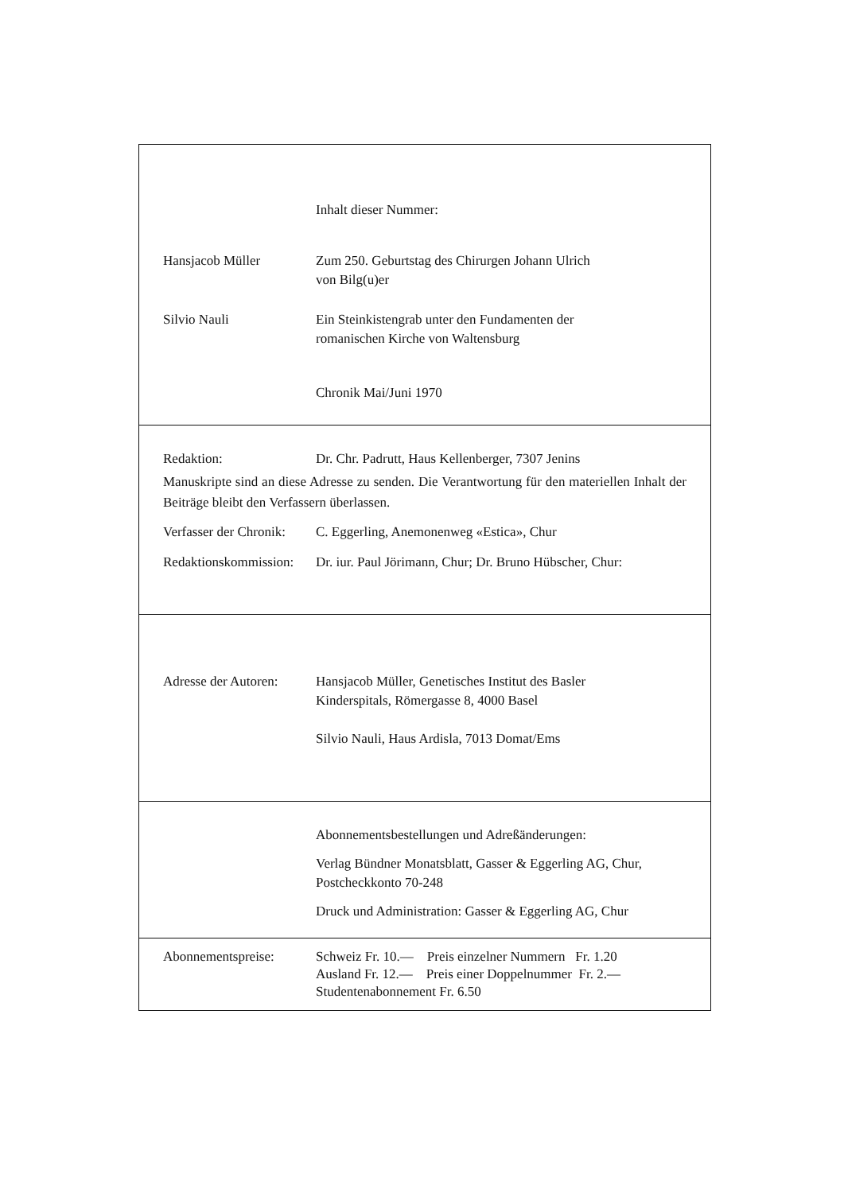Inhalt dieser Nummer:
Hansjacob Müller Zum 250. Geburtstag des Chirurgen Johann Ulrich
von Bilg(u)er
Silvio Nauli Ein Steinkistengrab unter den Fundamenten der
romanischen Kirche von Waltensburg
Chronik Mai/Juni 1970
Redaktion: Dr. Chr. Padrutt, Haus Kellenberger, 7307 Jenins
Manuskripte sind an diese Adresse zu senden. Die Verantwortung für den materiellen Inhalt der Beiträge bleibt den Verfassern überlassen.
Verfasser der Chronik:
C. Eggerling, Anemonenweg «Estica», Chur
Redaktionskommission:
Dr. iur. Paul Jörimann, Chur; Dr. Bruno Hübscher, Chur:
Adresse der Autoren:
Hansjacob Müller, Genetisches Institut des Basler
Kinderspitals, Römergasse 8, 4000 Basel
Silvio Nauli, Haus Ardisla, 7013 Domat/Ems
Abonnementsbestellungen und Adreßänderungen:
Verlag Bündner Monatsblatt, Gasser & Eggerling AG, Chur,
Postcheckkonto 70-248
Druck und Administration: Gasser & Eggerling AG, Chur
Abonnementspreise: Schweiz Fr. 10.— Preis einzelner Nummern Fr. 1.20
Ausland Fr. 12.— Preis einer Doppelnummer Fr. 2.—
Studentenabonnement Fr. 6.50